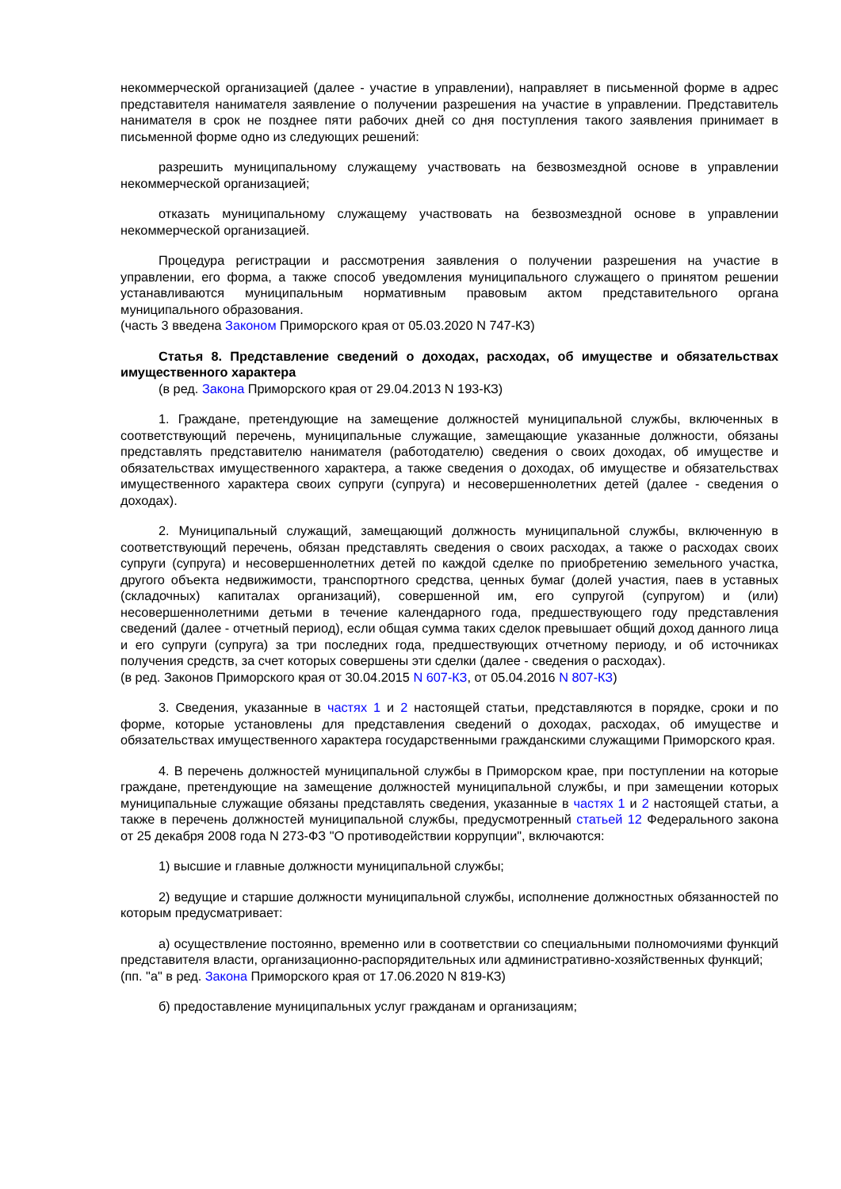некоммерческой организацией (далее - участие в управлении), направляет в письменной форме в адрес представителя нанимателя заявление о получении разрешения на участие в управлении. Представитель нанимателя в срок не позднее пяти рабочих дней со дня поступления такого заявления принимает в письменной форме одно из следующих решений:
разрешить муниципальному служащему участвовать на безвозмездной основе в управлении некоммерческой организацией;
отказать муниципальному служащему участвовать на безвозмездной основе в управлении некоммерческой организацией.
Процедура регистрации и рассмотрения заявления о получении разрешения на участие в управлении, его форма, а также способ уведомления муниципального служащего о принятом решении устанавливаются муниципальным нормативным правовым актом представительного органа муниципального образования.
(часть 3 введена Законом Приморского края от 05.03.2020 N 747-КЗ)
Статья 8. Представление сведений о доходах, расходах, об имуществе и обязательствах имущественного характера
(в ред. Закона Приморского края от 29.04.2013 N 193-КЗ)
1. Граждане, претендующие на замещение должностей муниципальной службы, включенных в соответствующий перечень, муниципальные служащие, замещающие указанные должности, обязаны представлять представителю нанимателя (работодателю) сведения о своих доходах, об имуществе и обязательствах имущественного характера, а также сведения о доходах, об имуществе и обязательствах имущественного характера своих супруги (супруга) и несовершеннолетних детей (далее - сведения о доходах).
2. Муниципальный служащий, замещающий должность муниципальной службы, включенную в соответствующий перечень, обязан представлять сведения о своих расходах, а также о расходах своих супруги (супруга) и несовершеннолетних детей по каждой сделке по приобретению земельного участка, другого объекта недвижимости, транспортного средства, ценных бумаг (долей участия, паев в уставных (складочных) капиталах организаций), совершенной им, его супругой (супругом) и (или) несовершеннолетними детьми в течение календарного года, предшествующего году представления сведений (далее - отчетный период), если общая сумма таких сделок превышает общий доход данного лица и его супруги (супруга) за три последних года, предшествующих отчетному периоду, и об источниках получения средств, за счет которых совершены эти сделки (далее - сведения о расходах).
(в ред. Законов Приморского края от 30.04.2015 N 607-КЗ, от 05.04.2016 N 807-КЗ)
3. Сведения, указанные в частях 1 и 2 настоящей статьи, представляются в порядке, сроки и по форме, которые установлены для представления сведений о доходах, расходах, об имуществе и обязательствах имущественного характера государственными гражданскими служащими Приморского края.
4. В перечень должностей муниципальной службы в Приморском крае, при поступлении на которые граждане, претендующие на замещение должностей муниципальной службы, и при замещении которых муниципальные служащие обязаны представлять сведения, указанные в частях 1 и 2 настоящей статьи, а также в перечень должностей муниципальной службы, предусмотренный статьей 12 Федерального закона от 25 декабря 2008 года N 273-ФЗ "О противодействии коррупции", включаются:
1) высшие и главные должности муниципальной службы;
2) ведущие и старшие должности муниципальной службы, исполнение должностных обязанностей по которым предусматривает:
а) осуществление постоянно, временно или в соответствии со специальными полномочиями функций представителя власти, организационно-распорядительных или административно-хозяйственных функций;
(пп. "а" в ред. Закона Приморского края от 17.06.2020 N 819-КЗ)
б) предоставление муниципальных услуг гражданам и организациям;